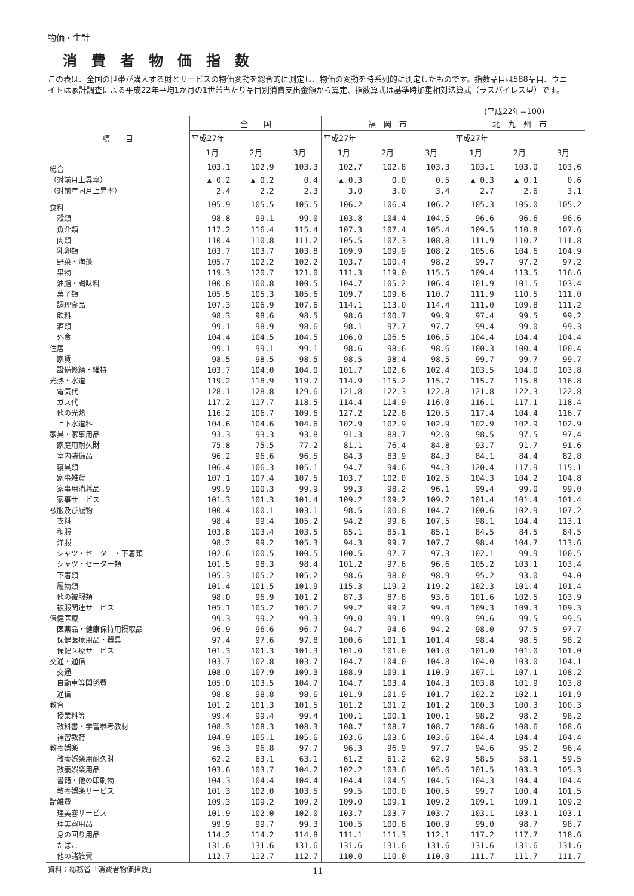物価・生計
消費者物価指数
この表は、全国の世帯が購入する財とサービスの物価変動を総合的に測定し、物価の変動を時系列的に測定したものです。指数品目は588品目、ウエイトは家計調査による平成22年平均1か月の1世帯当たり品目別消費支出金額から算定、指数算式は基準時加重相対法算式（ラスパイレス型）です。
(平成22年=100)
| 項 目 | 全 国 | | | 福 岡 市 | | | 北 九 州 市 | | |
| --- | --- | --- | --- | --- | --- | --- | --- | --- | --- |
| | 平成27年 | | | 平成27年 | | | 平成27年 | | |
| | 1月 | 2月 | 3月 | 1月 | 2月 | 3月 | 1月 | 2月 | 3月 |
| 総合 | 103.1 | 102.9 | 103.3 | 102.7 | 102.8 | 103.3 | 103.1 | 103.0 | 103.6 |
| （対前月上昇率） | ▲ 0.2 | ▲ 0.2 | 0.4 | ▲ 0.3 | 0.0 | 0.5 | ▲ 0.3 | ▲ 0.1 | 0.6 |
| （対前年同月上昇率） | 2.4 | 2.2 | 2.3 | 3.0 | 3.0 | 3.4 | 2.7 | 2.6 | 3.1 |
| 食料 | 105.9 | 105.5 | 105.5 | 106.2 | 106.4 | 106.2 | 105.3 | 105.0 | 105.2 |
| 穀類 | 98.8 | 99.1 | 99.0 | 103.8 | 104.4 | 104.5 | 96.6 | 96.6 | 96.6 |
| 魚介類 | 117.2 | 116.4 | 115.4 | 107.3 | 107.4 | 105.4 | 109.5 | 110.8 | 107.6 |
| 肉類 | 110.4 | 110.8 | 111.2 | 105.5 | 107.3 | 108.8 | 111.9 | 110.7 | 111.8 |
| 乳卵類 | 103.7 | 103.7 | 103.8 | 109.9 | 109.9 | 108.2 | 105.6 | 104.6 | 104.9 |
| 野菜・海藻 | 105.7 | 102.2 | 102.2 | 103.7 | 100.4 | 98.2 | 99.7 | 97.2 | 97.2 |
| 果物 | 119.3 | 120.7 | 121.0 | 111.3 | 119.0 | 115.5 | 109.4 | 113.5 | 116.6 |
| 油脂・調味料 | 100.8 | 100.8 | 100.5 | 104.7 | 105.2 | 106.4 | 101.9 | 101.5 | 103.4 |
| 菓子類 | 105.5 | 105.3 | 105.6 | 109.7 | 109.6 | 110.7 | 111.9 | 110.5 | 111.0 |
| 調理食品 | 107.3 | 106.9 | 107.6 | 114.1 | 113.0 | 114.4 | 111.0 | 109.8 | 111.2 |
| 飲料 | 98.3 | 98.6 | 98.5 | 98.6 | 100.7 | 99.9 | 97.4 | 99.5 | 99.2 |
| 酒類 | 99.1 | 98.9 | 98.6 | 98.1 | 97.7 | 97.7 | 99.4 | 99.0 | 99.3 |
| 外食 | 104.4 | 104.5 | 104.5 | 106.0 | 106.5 | 106.5 | 104.4 | 104.4 | 104.4 |
| 住居 | 99.1 | 99.1 | 99.1 | 98.6 | 98.6 | 98.6 | 100.3 | 100.4 | 100.4 |
| 家賃 | 98.5 | 98.5 | 98.5 | 98.5 | 98.4 | 98.5 | 99.7 | 99.7 | 99.7 |
| 設備修繕・維持 | 103.7 | 104.0 | 104.0 | 101.7 | 102.6 | 102.4 | 103.5 | 104.0 | 103.8 |
| 光熱・水道 | 119.2 | 118.9 | 119.7 | 114.9 | 115.2 | 115.7 | 115.7 | 115.8 | 116.8 |
| 電気代 | 128.1 | 128.8 | 129.6 | 121.8 | 122.3 | 122.8 | 121.8 | 122.3 | 122.8 |
| ガス代 | 117.2 | 117.7 | 118.5 | 114.4 | 114.9 | 116.0 | 116.1 | 117.1 | 118.4 |
| 他の光熱 | 116.2 | 106.7 | 109.6 | 127.2 | 122.8 | 120.5 | 117.4 | 104.4 | 116.7 |
| 上下水道料 | 104.6 | 104.6 | 104.6 | 102.9 | 102.9 | 102.9 | 102.9 | 102.9 | 102.9 |
| 家具・家事用品 | 93.3 | 93.3 | 93.8 | 91.3 | 88.7 | 92.0 | 98.5 | 97.5 | 97.4 |
| 家庭用耐久財 | 75.8 | 75.5 | 77.2 | 81.1 | 76.4 | 84.8 | 93.7 | 91.7 | 91.6 |
| 室内装備品 | 96.2 | 96.6 | 96.5 | 84.3 | 83.9 | 84.3 | 84.1 | 84.4 | 82.8 |
| 寝具類 | 106.4 | 106.3 | 105.1 | 94.7 | 94.6 | 94.3 | 120.4 | 117.9 | 115.1 |
| 家事雑貨 | 107.1 | 107.4 | 107.5 | 103.7 | 102.0 | 102.5 | 104.3 | 104.2 | 104.8 |
| 家事用消耗品 | 99.9 | 100.3 | 99.9 | 99.3 | 98.2 | 96.1 | 99.4 | 99.0 | 99.0 |
| 家事サービス | 101.3 | 101.3 | 101.4 | 109.2 | 109.2 | 109.2 | 101.4 | 101.4 | 101.4 |
| 被服及び履物 | 100.4 | 100.1 | 103.1 | 98.5 | 100.8 | 104.7 | 100.6 | 102.9 | 107.2 |
| 衣料 | 98.4 | 99.4 | 105.2 | 94.2 | 99.6 | 107.5 | 98.1 | 104.4 | 113.1 |
| 和服 | 103.8 | 103.4 | 103.5 | 85.1 | 85.1 | 85.1 | 84.5 | 84.5 | 84.5 |
| 洋服 | 98.2 | 99.2 | 105.3 | 94.3 | 99.7 | 107.7 | 98.4 | 104.7 | 113.6 |
| シャツ・セーター・下着類 | 102.6 | 100.5 | 100.5 | 100.5 | 97.7 | 97.3 | 102.1 | 99.9 | 100.5 |
| シャツ・セーター類 | 101.5 | 98.3 | 98.4 | 101.2 | 97.6 | 96.6 | 105.2 | 103.1 | 103.4 |
| 下着類 | 105.3 | 105.2 | 105.2 | 98.6 | 98.0 | 98.9 | 95.2 | 93.0 | 94.0 |
| 履物類 | 101.4 | 101.5 | 101.9 | 115.3 | 119.2 | 119.2 | 102.3 | 101.4 | 101.4 |
| 他の被服類 | 98.0 | 96.9 | 101.2 | 87.3 | 87.8 | 93.6 | 101.6 | 102.5 | 103.9 |
| 被服関連サービス | 105.1 | 105.2 | 105.2 | 99.2 | 99.2 | 99.4 | 109.3 | 109.3 | 109.3 |
| 保健医療 | 99.3 | 99.2 | 99.3 | 99.0 | 99.1 | 99.0 | 99.6 | 99.5 | 99.5 |
| 医薬品・健康保持用摂取品 | 96.9 | 96.6 | 96.7 | 94.7 | 94.6 | 94.2 | 98.0 | 97.5 | 97.7 |
| 保健医療用品・器具 | 97.4 | 97.6 | 97.8 | 100.6 | 101.1 | 101.4 | 98.4 | 98.5 | 98.2 |
| 保健医療サービス | 101.3 | 101.3 | 101.3 | 101.0 | 101.0 | 101.0 | 101.0 | 101.0 | 101.0 |
| 交通・通信 | 103.7 | 102.8 | 103.7 | 104.7 | 104.0 | 104.8 | 104.0 | 103.0 | 104.1 |
| 交通 | 108.0 | 107.9 | 109.3 | 108.9 | 109.1 | 110.9 | 107.1 | 107.1 | 108.2 |
| 自動車等関係費 | 105.0 | 103.5 | 104.7 | 104.7 | 103.4 | 104.3 | 103.8 | 101.9 | 103.8 |
| 通信 | 98.8 | 98.8 | 98.6 | 101.9 | 101.9 | 101.7 | 102.2 | 102.1 | 101.9 |
| 教育 | 101.2 | 101.3 | 101.5 | 101.2 | 101.2 | 101.2 | 100.3 | 100.3 | 100.3 |
| 授業料等 | 99.4 | 99.4 | 99.4 | 100.1 | 100.1 | 100.1 | 98.2 | 98.2 | 98.2 |
| 教科書・学習参考教材 | 108.3 | 108.3 | 108.3 | 108.7 | 108.7 | 108.7 | 108.6 | 108.6 | 108.6 |
| 補習教育 | 104.9 | 105.1 | 105.6 | 103.6 | 103.6 | 103.6 | 104.4 | 104.4 | 104.4 |
| 教養娯楽 | 96.3 | 96.8 | 97.7 | 96.3 | 96.9 | 97.7 | 94.6 | 95.2 | 96.4 |
| 教養娯楽用耐久財 | 62.2 | 63.1 | 63.1 | 61.2 | 61.2 | 62.9 | 58.5 | 58.1 | 59.5 |
| 教養娯楽用品 | 103.6 | 103.7 | 104.2 | 102.2 | 103.6 | 105.6 | 101.5 | 103.3 | 105.3 |
| 書籍・他の印刷物 | 104.3 | 104.4 | 104.4 | 104.4 | 104.5 | 104.5 | 104.3 | 104.4 | 104.4 |
| 教養娯楽サービス | 101.3 | 102.0 | 103.5 | 99.5 | 100.0 | 100.5 | 99.7 | 100.4 | 101.5 |
| 諸雑費 | 109.3 | 109.2 | 109.2 | 109.0 | 109.1 | 109.2 | 109.1 | 109.1 | 109.2 |
| 理美容サービス | 101.9 | 102.0 | 102.0 | 103.7 | 103.7 | 103.7 | 103.1 | 103.1 | 103.1 |
| 理美容用品 | 99.9 | 99.7 | 99.3 | 100.5 | 100.8 | 100.9 | 99.0 | 98.7 | 98.7 |
| 身の回り用品 | 114.2 | 114.2 | 114.8 | 111.1 | 111.3 | 112.1 | 117.2 | 117.7 | 118.6 |
| たばこ | 131.6 | 131.6 | 131.6 | 131.6 | 131.6 | 131.6 | 131.6 | 131.6 | 131.6 |
| 他の諸雑費 | 112.7 | 112.7 | 112.7 | 110.0 | 110.0 | 110.0 | 111.7 | 111.7 | 111.7 |
資料：総務省「消費者物価指数」 11